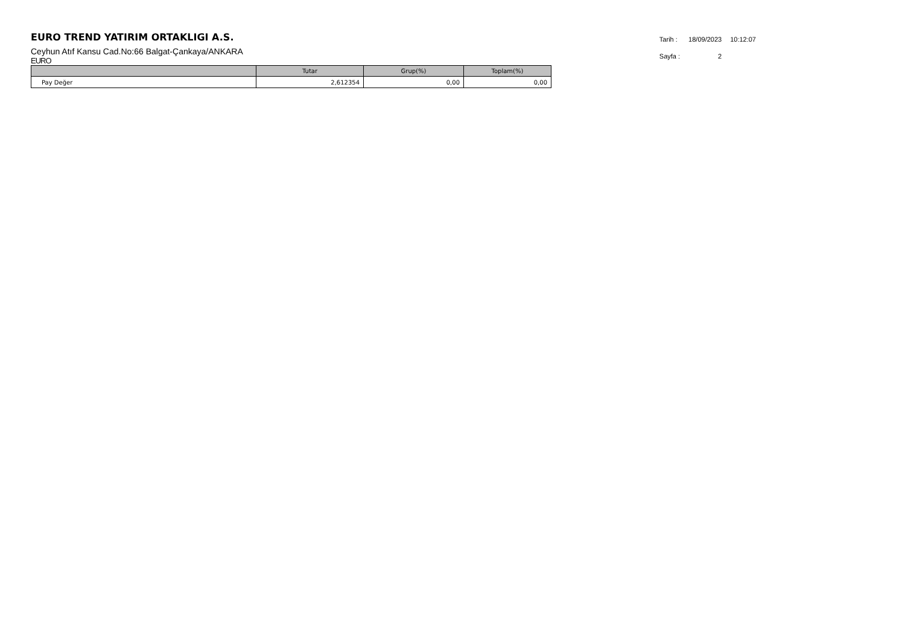EURO TREND YATIRIM ORTAKLIGI A.S.
Ceyhun Atıf Kansu Cad.No:66 Balgat-Çankaya/ANKARA
EURO
| Tarih : | 18/09/2023 | 10:12:07 |
| Sayfa : | 2 | |
| | Tutar | Grup(%) | Toplam(%) |
| --- | --- | --- | --- |
| Pay Değer | 2,612354 | 0,00 | 0,00 |